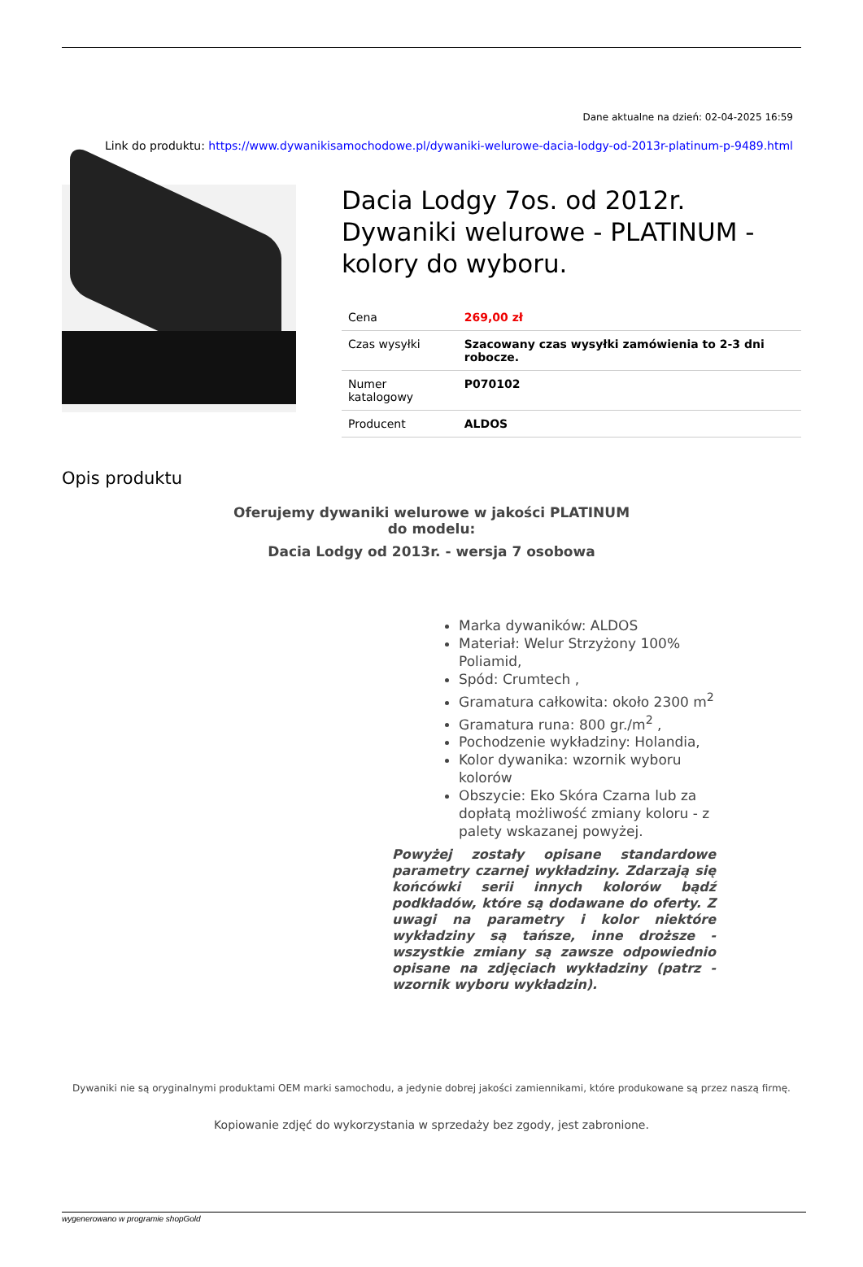Dane aktualne na dzień: 02-04-2025 16:59
Link do produktu: https://www.dywanikisamochodowe.pl/dywaniki-welurowe-dacia-lodgy-od-2013r-platinum-p-9489.html
Dacia Lodgy 7os. od 2012r. Dywaniki welurowe - PLATINUM - kolory do wyboru.
| Cena | 269,00 zł |
| Czas wysyłki | Szacowany czas wysyłki zamówienia to 2-3 dni robocze. |
| Numer katalogowy | P070102 |
| Producent | ALDOS |
Opis produktu
Oferujemy dywaniki welurowe w jakości PLATINUM
do modelu:
Dacia Lodgy od 2013r. - wersja 7 osobowa
Marka dywaników: ALDOS
Materiał: Welur Strzyżony 100% Poliamid,
Spód: Crumtech ,
Gramatura całkowita: około 2300 m<sup>2</sup>
Gramatura runa: 800 gr./m<sup>2</sup> ,
Pochodzenie wykładziny: Holandia,
Kolor dywanika: wzornik wyboru kolorów
Obszycie: Eko Skóra Czarna lub za dopłatą możliwość zmiany koloru - z palety wskazanej powyżej.
Powyżej zostały opisane standardowe parametry czarnej wykładziny. Zdarzają się końcówki serii innych kolorów bądź podkładów, które są dodawane do oferty. Z uwagi na parametry i kolor niektóre wykładziny są tańsze, inne droższe - wszystkie zmiany są zawsze odpowiednio opisane na zdjęciach wykładziny (patrz - wzornik wyboru wykładzin).
Dywaniki nie są oryginalnymi produktami OEM marki samochodu, a jedynie dobrej jakości zamiennikami, które produkowane są przez naszą firmę.
Kopiowanie zdjęć do wykorzystania w sprzedaży bez zgody, jest zabronione.
wygenerowano w programie shopGold